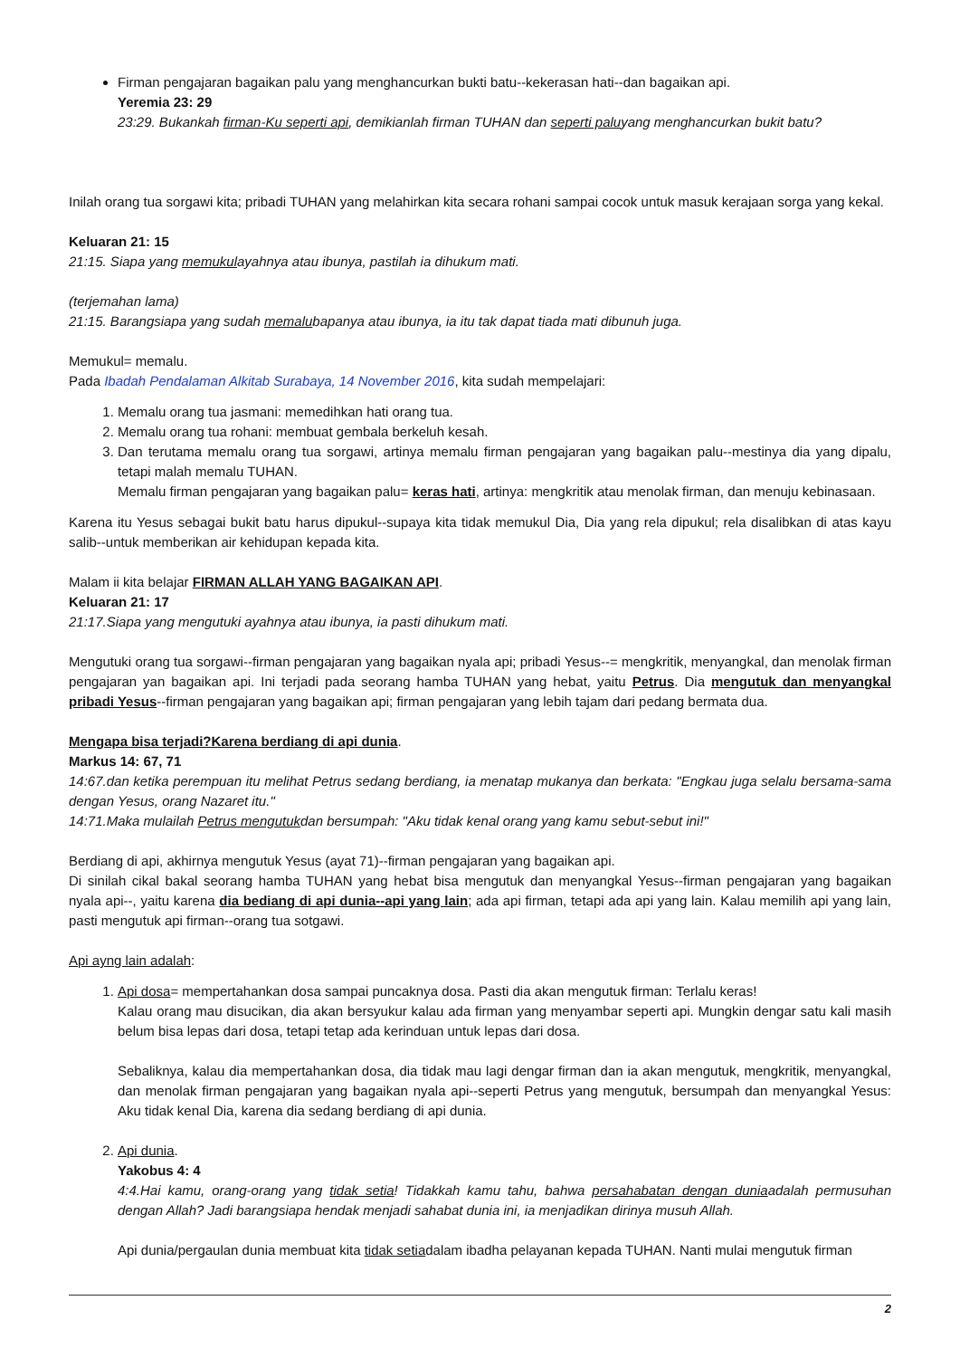Firman pengajaran bagaikan palu yang menghancurkan bukti batu--kekerasan hati--dan bagaikan api.
Yeremia 23: 29
23:29. Bukankah firman-Ku seperti api, demikianlah firman TUHAN dan seperti paluyang menghancurkan bukit batu?
Inilah orang tua sorgawi kita; pribadi TUHAN yang melahirkan kita secara rohani sampai cocok untuk masuk kerajaan sorga yang kekal.
Keluaran 21: 15
21:15. Siapa yang memukulayahnya atau ibunya, pastilah ia dihukum mati.
(terjemahan lama)
21:15. Barangsiapa yang sudah memalubapanya atau ibunya, ia itu tak dapat tiada mati dibunuh juga.
Memukul= memalu.
Pada Ibadah Pendalaman Alkitab Surabaya, 14 November 2016, kita sudah mempelajari:
1. Memalu orang tua jasmani: memedihkan hati orang tua.
2. Memalu orang tua rohani: membuat gembala berkeluh kesah.
3. Dan terutama memalu orang tua sorgawi, artinya memalu firman pengajaran yang bagaikan palu--mestinya dia yang dipalu, tetapi malah memalu TUHAN.
Memalu firman pengajaran yang bagaikan palu= keras hati, artinya: mengkritik atau menolak firman, dan menuju kebinasaan.
Karena itu Yesus sebagai bukit batu harus dipukul--supaya kita tidak memukul Dia, Dia yang rela dipukul; rela disalibkan di atas kayu salib--untuk memberikan air kehidupan kepada kita.
Malam ii kita belajar FIRMAN ALLAH YANG BAGAIKAN API.
Keluaran 21: 17
21:17.Siapa yang mengutuki ayahnya atau ibunya, ia pasti dihukum mati.
Mengutuki orang tua sorgawi--firman pengajaran yang bagaikan nyala api; pribadi Yesus--= mengkritik, menyangkal, dan menolak firman pengajaran yan bagaikan api. Ini terjadi pada seorang hamba TUHAN yang hebat, yaitu Petrus. Dia mengutuk dan menyangkal pribadi Yesus--firman pengajaran yang bagaikan api; firman pengajaran yang lebih tajam dari pedang bermata dua.
Mengapa bisa terjadi?Karena berdiang di api dunia.
Markus 14: 67, 71
14:67.dan ketika perempuan itu melihat Petrus sedang berdiang, ia menatap mukanya dan berkata: "Engkau juga selalu bersama-sama dengan Yesus, orang Nazaret itu."
14:71.Maka mulailah Petrus mengutukdan bersumpah: "Aku tidak kenal orang yang kamu sebut-sebut ini!"
Berdiang di api, akhirnya mengutuk Yesus (ayat 71)--firman pengajaran yang bagaikan api.
Di sinilah cikal bakal seorang hamba TUHAN yang hebat bisa mengutuk dan menyangkal Yesus--firman pengajaran yang bagaikan nyala api--, yaitu karena dia bediang di api dunia--api yang lain; ada api firman, tetapi ada api yang lain. Kalau memilih api yang lain, pasti mengutuk api firman--orang tua sotgawi.
Api ayng lain adalah:
1. Api dosa= mempertahankan dosa sampai puncaknya dosa. Pasti dia akan mengutuk firman: Terlalu keras!
Kalau orang mau disucikan, dia akan bersyukur kalau ada firman yang menyambar seperti api. Mungkin dengar satu kali masih belum bisa lepas dari dosa, tetapi tetap ada kerinduan untuk lepas dari dosa.
Sebaliknya, kalau dia mempertahankan dosa, dia tidak mau lagi dengar firman dan ia akan mengutuk, mengkritik, menyangkal, dan menolak firman pengajaran yang bagaikan nyala api--seperti Petrus yang mengutuk, bersumpah dan menyangkal Yesus: Aku tidak kenal Dia, karena dia sedang berdiang di api dunia.
2. Api dunia.
Yakobus 4: 4
4:4.Hai kamu, orang-orang yang tidak setia! Tidakkah kamu tahu, bahwa persahabatan dengan duniaadalah permusuhan dengan Allah? Jadi barangsiapa hendak menjadi sahabat dunia ini, ia menjadikan dirinya musuh Allah.
Api dunia/pergaulan dunia membuat kita tidak setiadalam ibadha pelayanan kepada TUHAN. Nanti mulai mengutuk firman
2